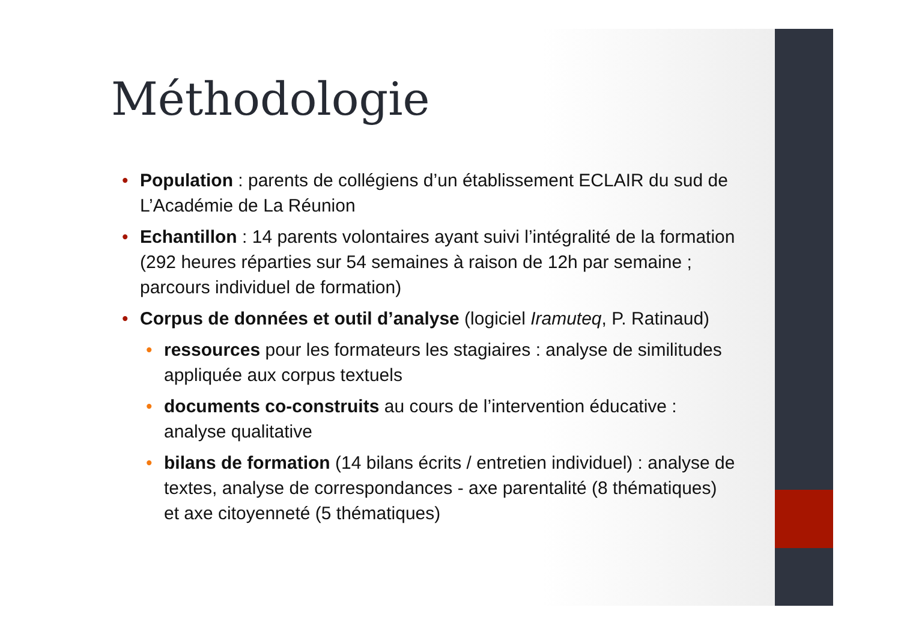Méthodologie
• Population : parents de collégiens d’un établissement ECLAIR du sud de L’Académie de La Réunion
• Echantillon : 14 parents volontaires ayant suivi l’intégralité de la formation (292 heures réparties sur 54 semaines à raison de 12h par semaine ; parcours individuel de formation)
• Corpus de données et outil d’analyse (logiciel Iramuteq, P. Ratinaud)
• ressources pour les formateurs les stagiaires : analyse de similitudes appliquée aux corpus textuels
• documents co-construits au cours de l’intervention éducative : analyse qualitative
• bilans de formation (14 bilans écrits / entretien individuel) : analyse de textes, analyse de correspondances - axe parentalité (8 thématiques) et axe citoyenneté (5 thématiques)